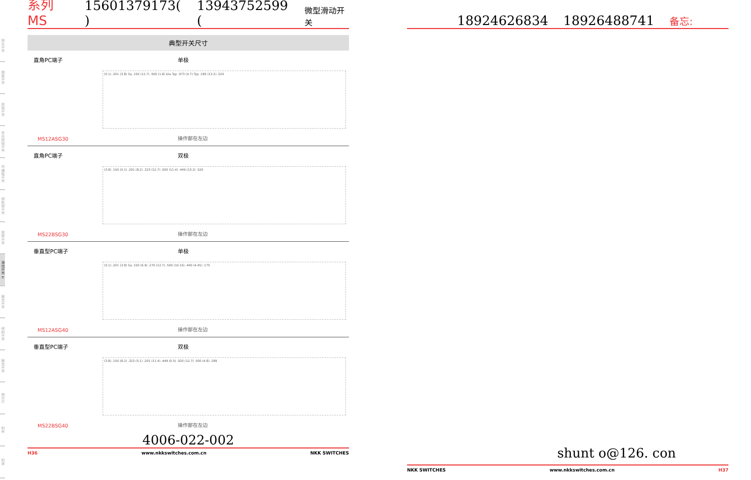摇头开关
翘板开关
按钮开关
发光按钮开关
可编程开关
钥匙锁开关
旋转开关
滑动开关 H
触觉开关
倾斜开关
触觉开关
指示灯
附件
附录
系列MS 15601379173( ) 13943752599 (微型滑动开关
典型开关尺寸
直角PC端子 单极
(5.1) .201 (3.8) Sq .150 (12.7) .500 (1.8) Dia Typ .073 (4.7) Typ .185 (13.2) .520
MS12ASG30 操作部在左边
直角PC端子 双极
(3.8) .150 (5.1) .201 (8.2) .323 (12.7) .500 (11.4) .449 (13.2) .520
MS22BSG30 操作部在左边
垂直型PC端子 单极
(5.1) .201 (3.8) Sq .150 (6.9) .270 (12.7) .500 (10.16) .400 (4.45) .175
MS12ASG40 操作部在左边
垂直型PC端子 双极
(3.8) .150 (8.2) .323 (5.1) .201 (11.4) .449 (0.5) .020 (12.7) .500 (4.8) .189
MS22BSG40 操作部在左边
4006-022-002
H36 www.nkkswitches.com.cn NKK SWITCHES
18924626834 18926488741 备忘:
shunt o@126. con
NKK SWITCHES www.nkkswitches.com.cn H37